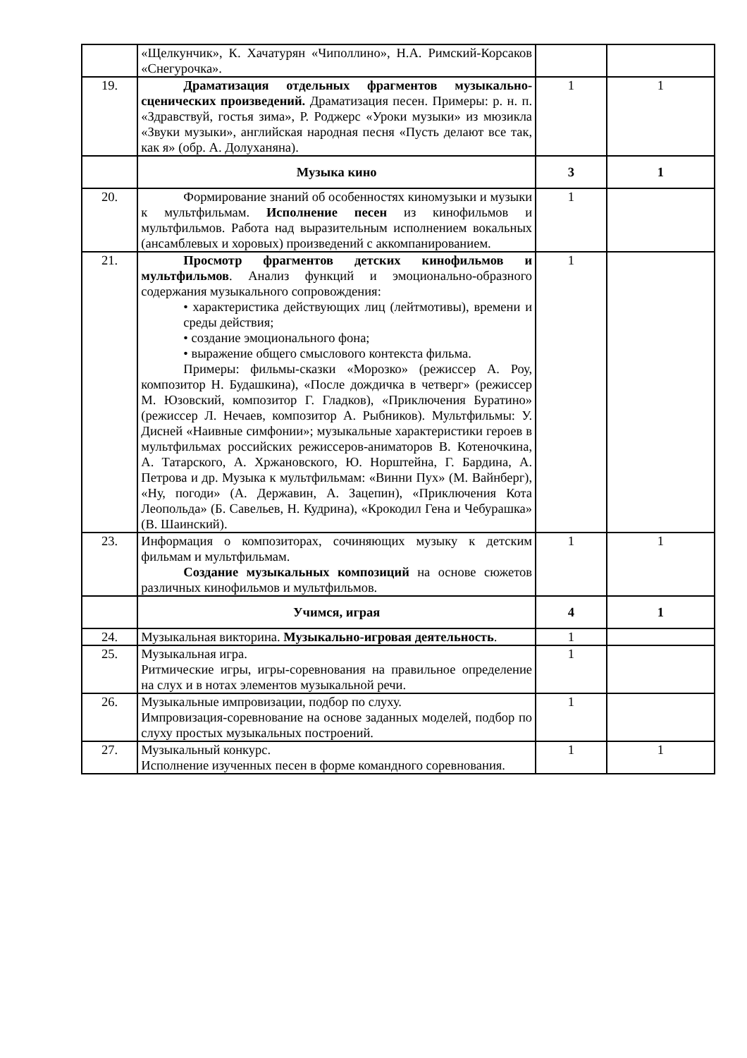| | «Щелкунчик», К. Хачатурян «Чиполлино», Н.А. Римский-Корсаков «Снегурочка». | | |
| 19. | Драматизация отдельных фрагментов музыкально-сценических произведений. Драматизация песен. Примеры: р. н. п. «Здравствуй, гостья зима», Р. Роджерс «Уроки музыки» из мюзикла «Звуки музыки», английская народная песня «Пусть делают все так, как я» (обр. А. Долуханяна). | 1 | 1 |
| | Музыка кино | 3 | 1 |
| 20. | Формирование знаний об особенностях киномузыки и музыки к мультфильмам. Исполнение песен из кинофильмов и мультфильмов. Работа над выразительным исполнением вокальных (ансамблевых и хоровых) произведений с аккомпанированием. | 1 | |
| 21. | Просмотр фрагментов детских кинофильмов и мультфильмов . Анализ функций и эмоционально-образного содержания музыкального сопровождения: • характеристика действующих лиц (лейтмотивы), времени и среды действия; • создание эмоционального фона; • выражение общего смыслового контекста фильма. Примеры: фильмы-сказки «Морозко» (режиссер А. Роу, композитор Н. Будашкина), «После дождичка в четверг» (режиссер М. Юзовский, композитор Г. Гладков), «Приключения Буратино» (режиссер Л. Нечаев, композитор А. Рыбников). Мультфильмы: У. Дисней «Наивные симфонии»; музыкальные характеристики героев в мультфильмах российских режиссеров-аниматоров В. Котеночкина, А. Татарского, А. Хржановского, Ю. Норштейна, Г. Бардина, А. Петрова и др. Музыка к мультфильмам: «Винни Пух» (М. Вайнберг), «Ну, погоди» (А. Державин, А. Зацепин), «Приключения Кота Леопольда» (Б. Савельев, Н. Кудрина), «Крокодил Гена и Чебурашка» (В. Шаинский). | 1 | |
| 23. | Информация о композиторах, сочиняющих музыку к детским фильмам и мультфильмам. Создание музыкальных композиций на основе сюжетов различных кинофильмов и мультфильмов. | 1 | 1 |
| | Учимся, играя | 4 | 1 |
| 24. | Музыкальная викторина. Музыкально-игровая деятельность . | 1 | |
| 25. | Музыкальная игра. Ритмические игры, игры-соревнования на правильное определение на слух и в нотах элементов музыкальной речи. | 1 | |
| 26. | Музыкальные импровизации, подбор по слуху. Импровизация-соревнование на основе заданных моделей, подбор по слуху простых музыкальных построений. | 1 | |
| 27. | Музыкальный конкурс. Исполнение изученных песен в форме командного соревнования. | 1 | 1 |